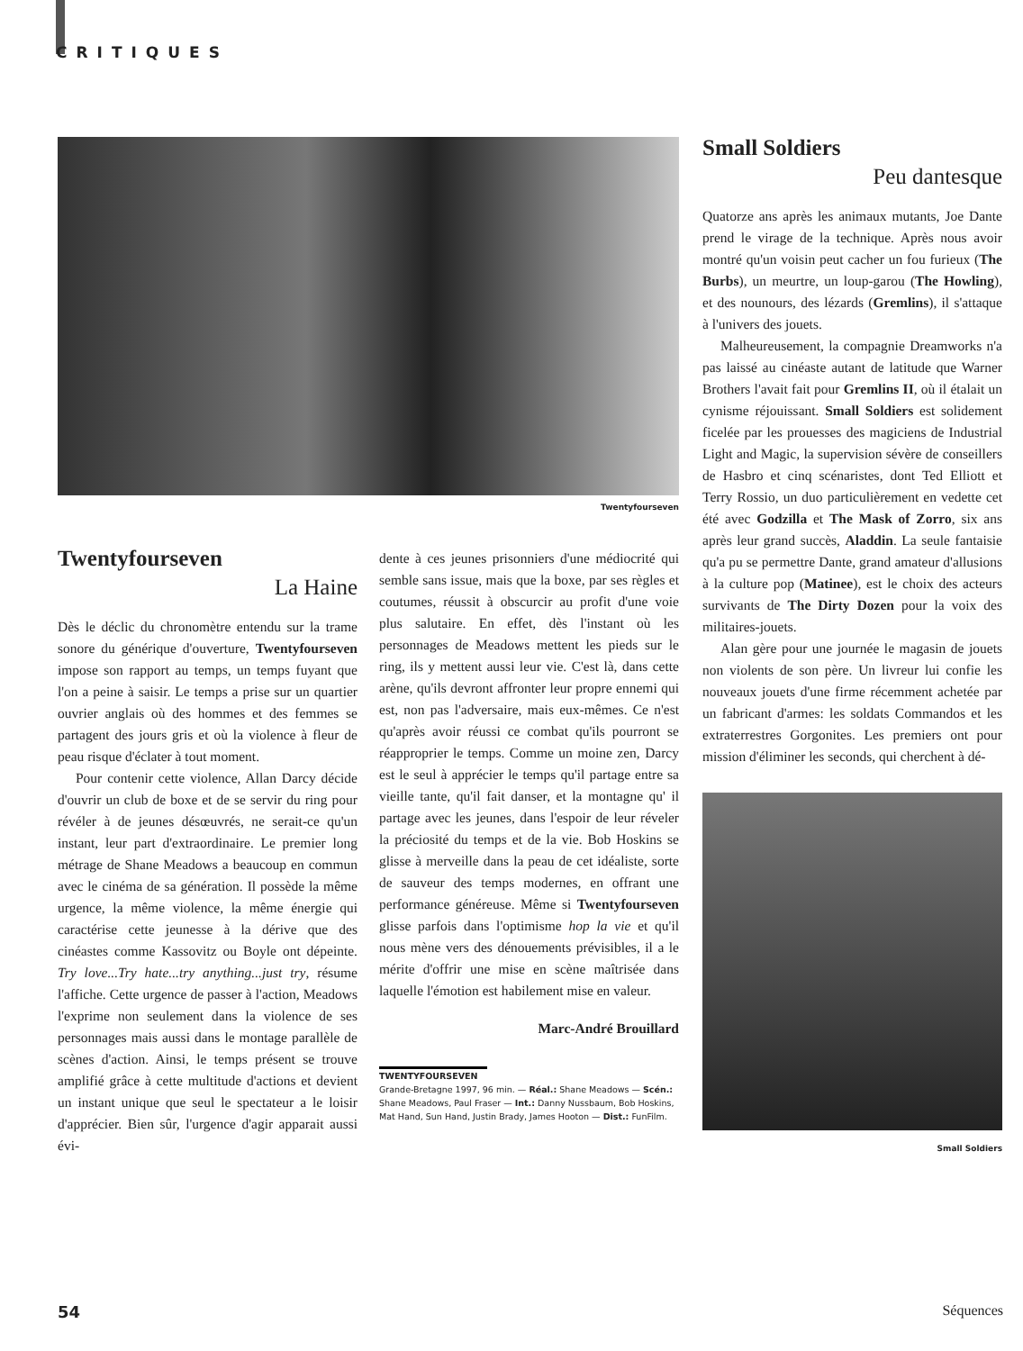CRITIQUES
Twentyfourseven
Twentyfourseven
La Haine
Dès le déclic du chronomètre entendu sur la trame sonore du générique d'ouverture, Twentyfourseven impose son rapport au temps, un temps fuyant que l'on a peine à saisir. Le temps a prise sur un quartier ouvrier anglais où des hommes et des femmes se partagent des jours gris et où la violence à fleur de peau risque d'éclater à tout moment.
Pour contenir cette violence, Allan Darcy décide d'ouvrir un club de boxe et de se servir du ring pour révéler à de jeunes désœuvrés, ne serait-ce qu'un instant, leur part d'extraordinaire. Le premier long métrage de Shane Meadows a beaucoup en commun avec le cinéma de sa génération. Il possède la même urgence, la même violence, la même énergie qui caractérise cette jeunesse à la dérive que des cinéastes comme Kassovitz ou Boyle ont dépeinte. Try love...Try hate...try anything...just try, résume l'affiche. Cette urgence de passer à l'action, Meadows l'exprime non seulement dans la violence de ses personnages mais aussi dans le montage parallèle de scènes d'action. Ainsi, le temps présent se trouve amplifié grâce à cette multitude d'actions et devient un instant unique que seul le spectateur a le loisir d'apprécier. Bien sûr, l'urgence d'agir apparait aussi évi-
dente à ces jeunes prisonniers d'une médiocrité qui semble sans issue, mais que la boxe, par ses règles et coutumes, réussit à obscurcir au profit d'une voie plus salutaire. En effet, dès l'instant où les personnages de Meadows mettent les pieds sur le ring, ils y mettent aussi leur vie. C'est là, dans cette arène, qu'ils devront affronter leur propre ennemi qui est, non pas l'adversaire, mais eux-mêmes. Ce n'est qu'après avoir réussi ce combat qu'ils pourront se réapproprier le temps. Comme un moine zen, Darcy est le seul à apprécier le temps qu'il partage entre sa vieille tante, qu'il fait danser, et la montagne qu' il partage avec les jeunes, dans l'espoir de leur réveler la préciosité du temps et de la vie. Bob Hoskins se glisse à merveille dans la peau de cet idéaliste, sorte de sauveur des temps modernes, en offrant une performance généreuse. Même si Twentyfourseven glisse parfois dans l'optimisme hop la vie et qu'il nous mène vers des dénouements prévisibles, il a le mérite d'offrir une mise en scène maîtrisée dans laquelle l'émotion est habilement mise en valeur.
Marc-André Brouillard
TWENTYFOURSEVEN
Grande-Bretagne 1997, 96 min. — Réal.: Shane Meadows — Scén.: Shane Meadows, Paul Fraser — Int.: Danny Nussbaum, Bob Hoskins, Mat Hand, Sun Hand, Justin Brady, James Hooton — Dist.: FunFilm.
Small Soldiers
Peu dantesque
Quatorze ans après les animaux mutants, Joe Dante prend le virage de la technique. Après nous avoir montré qu'un voisin peut cacher un fou furieux (The Burbs), un meurtre, un loup-garou (The Howling), et des nounours, des lézards (Gremlins), il s'attaque à l'univers des jouets.
Malheureusement, la compagnie Dreamworks n'a pas laissé au cinéaste autant de latitude que Warner Brothers l'avait fait pour Gremlins II, où il étalait un cynisme réjouissant. Small Soldiers est solidement ficelée par les prouesses des magiciens de Industrial Light and Magic, la supervision sévère de conseillers de Hasbro et cinq scénaristes, dont Ted Elliott et Terry Rossio, un duo particulièrement en vedette cet été avec Godzilla et The Mask of Zorro, six ans après leur grand succès, Aladdin. La seule fantaisie qu'a pu se permettre Dante, grand amateur d'allusions à la culture pop (Matinee), est le choix des acteurs survivants de The Dirty Dozen pour la voix des militaires-jouets.
Alan gère pour une journée le magasin de jouets non violents de son père. Un livreur lui confie les nouveaux jouets d'une firme récemment achetée par un fabricant d'armes: les soldats Commandos et les extraterrestres Gorgonites. Les premiers ont pour mission d'éliminer les seconds, qui cherchent à dé-
Small Soldiers
54 Séquences